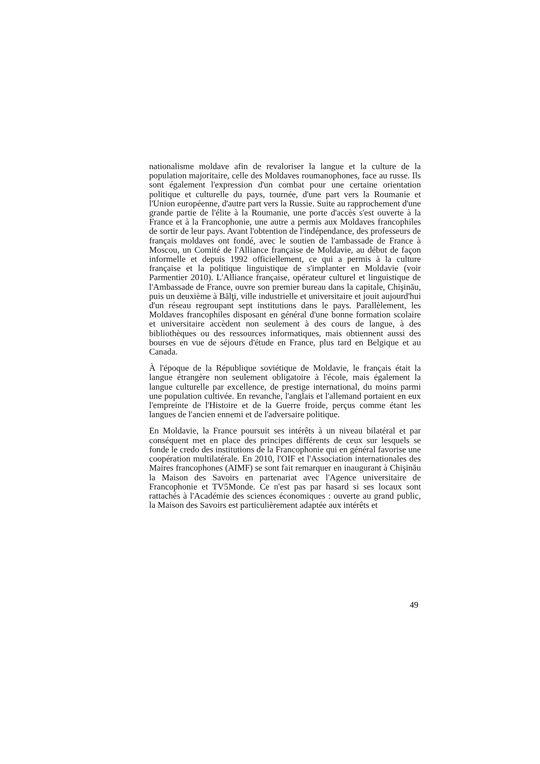nationalisme moldave afin de revaloriser la langue et la culture de la population majoritaire, celle des Moldaves roumanophones, face au russe. Ils sont également l'expression d'un combat pour une certaine orientation politique et culturelle du pays, tournée, d'une part vers la Roumanie et l'Union européenne, d'autre part vers la Russie. Suite au rapprochement d'une grande partie de l'élite à la Roumanie, une porte d'accès s'est ouverte à la France et à la Francophonie, une autre a permis aux Moldaves francophiles de sortir de leur pays. Avant l'obtention de l'indépendance, des professeurs de français moldaves ont fondé, avec le soutien de l'ambassade de France à Moscou, un Comité de l'Alliance française de Moldavie, au début de façon informelle et depuis 1992 officiellement, ce qui a permis à la culture française et la politique linguistique de s'implanter en Moldavie (voir Parmentier 2010). L'Alliance française, opérateur culturel et linguistique de l'Ambassade de France, ouvre son premier bureau dans la capitale, Chişinău, puis un deuxième à Bălţi, ville industrielle et universitaire et jouit aujourd'hui d'un réseau regroupant sept institutions dans le pays. Parallèlement, les Moldaves francophiles disposant en général d'une bonne formation scolaire et universitaire accèdent non seulement à des cours de langue, à des bibliothèques ou des ressources informatiques, mais obtiennent aussi des bourses en vue de séjours d'étude en France, plus tard en Belgique et au Canada.
À l'époque de la République soviétique de Moldavie, le français était la langue étrangère non seulement obligatoire à l'école, mais également la langue culturelle par excellence, de prestige international, du moins parmi une population cultivée. En revanche, l'anglais et l'allemand portaient en eux l'empreinte de l'Histoire et de la Guerre froide, perçus comme étant les langues de l'ancien ennemi et de l'adversaire politique.
En Moldavie, la France poursuit ses intérêts à un niveau bilatéral et par conséquent met en place des principes différents de ceux sur lesquels se fonde le credo des institutions de la Francophonie qui en général favorise une coopération multilatérale. En 2010, l'OIF et l'Association internationales des Maires francophones (AIMF) se sont fait remarquer en inaugurant à Chişinău la Maison des Savoirs en partenariat avec l'Agence universitaire de Francophonie et TV5Monde. Ce n'est pas par hasard si ses locaux sont rattachés à l'Académie des sciences économiques : ouverte au grand public, la Maison des Savoirs est particulièrement adaptée aux intérêts et
49